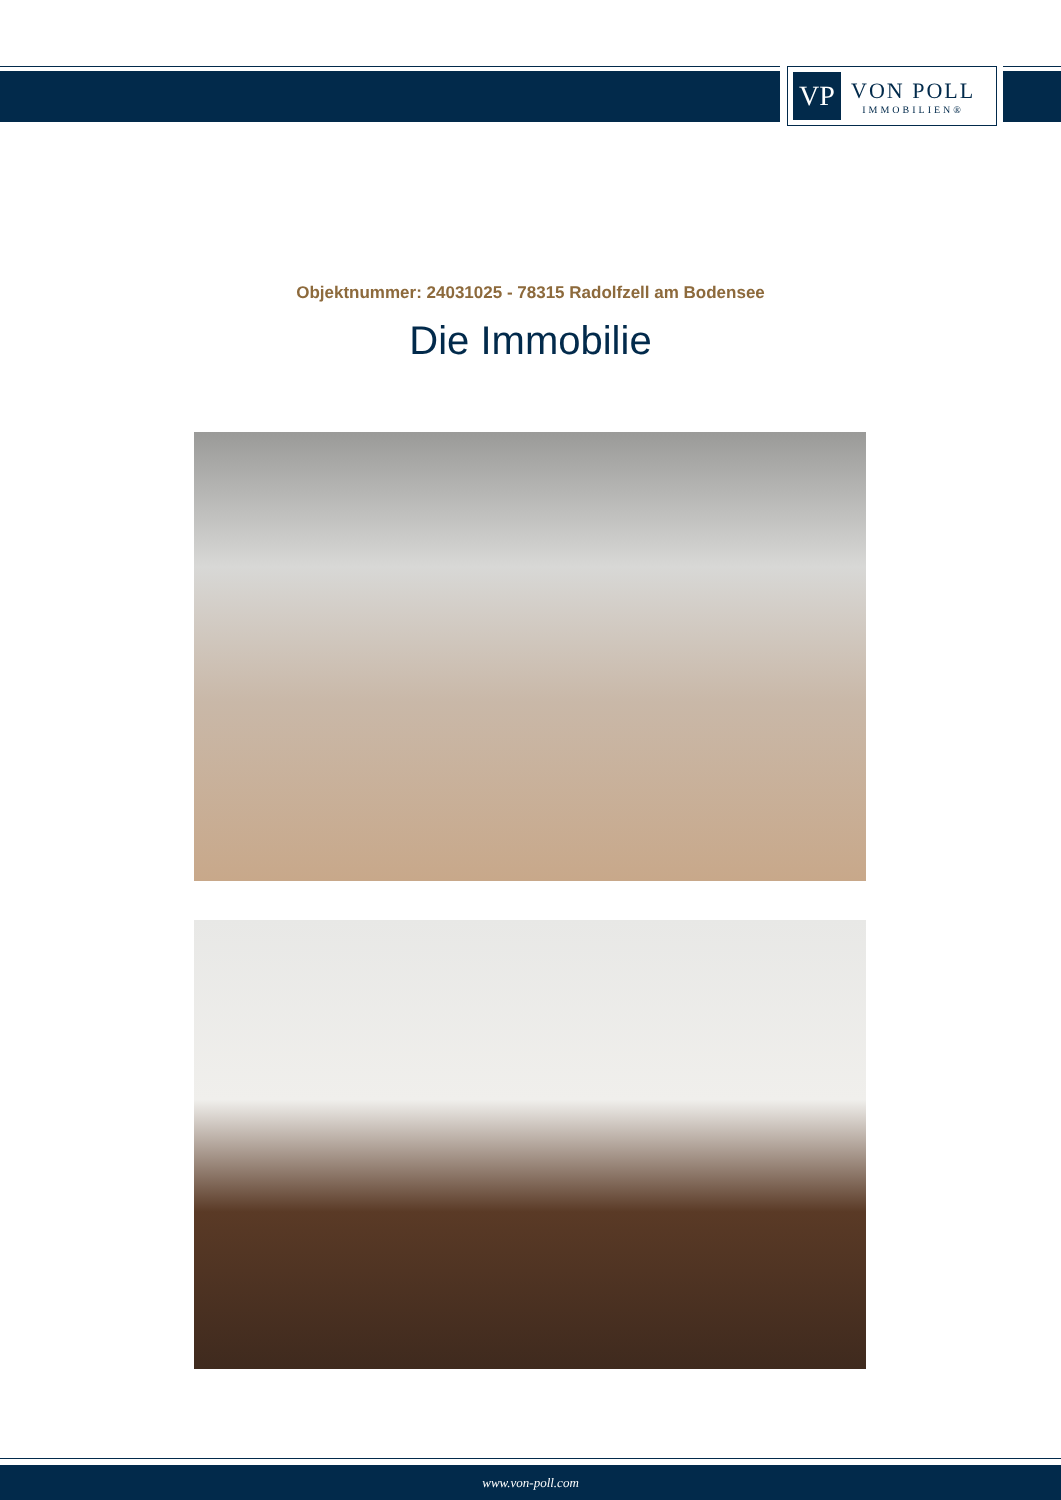VP
VON POLL
IMMOBILIEN®
Objektnummer: 24031025 - 78315 Radolfzell am Bodensee
Die Immobilie
www.von-poll.com